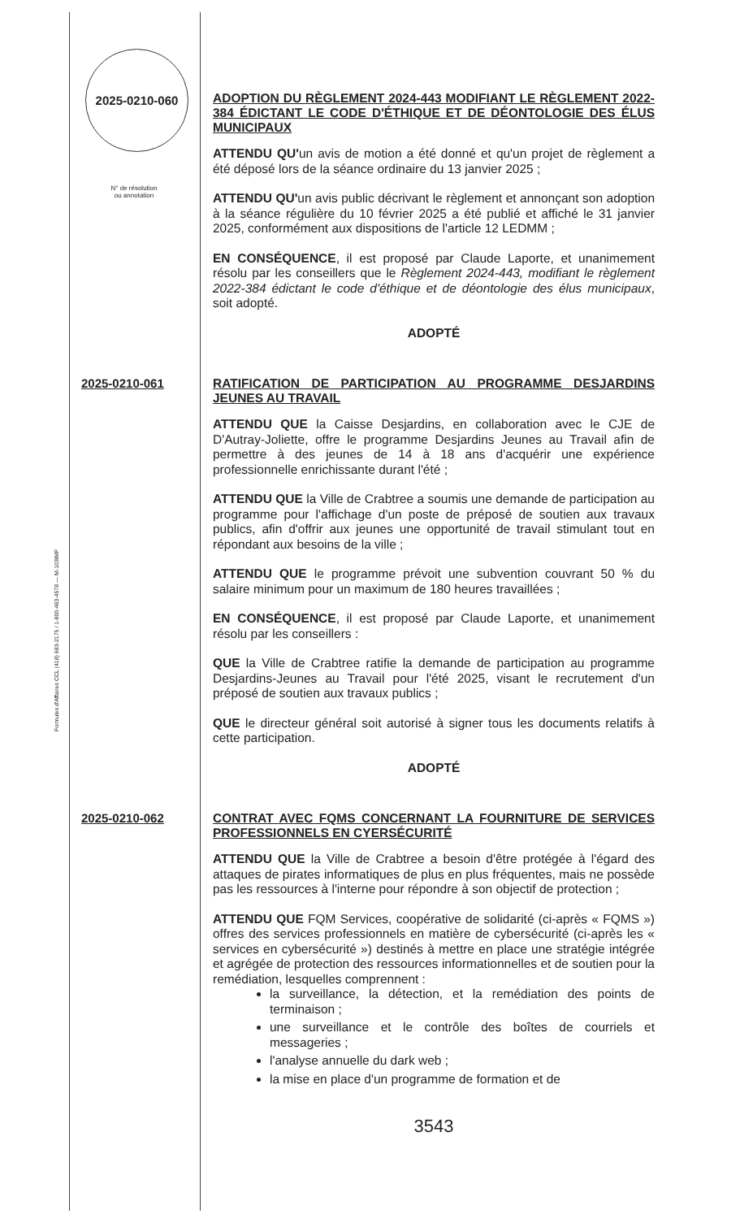Formules d'Affaires CCL (418) 683-2175 / 1-800-463-4578 — M-103IMP
2025-0210-060
N° de résolution
ou annotation
ADOPTION DU RÈGLEMENT 2024-443 MODIFIANT LE RÈGLEMENT 2022-384 ÉDICTANT LE CODE D'ÉTHIQUE ET DE DÉONTOLOGIE DES ÉLUS MUNICIPAUX
ATTENDU QU'un avis de motion a été donné et qu'un projet de règlement a été déposé lors de la séance ordinaire du 13 janvier 2025 ;
ATTENDU QU'un avis public décrivant le règlement et annonçant son adoption à la séance régulière du 10 février 2025 a été publié et affiché le 31 janvier 2025, conformément aux dispositions de l'article 12 LEDMM ;
EN CONSÉQUENCE, il est proposé par Claude Laporte, et unanimement résolu par les conseillers que le Règlement 2024-443, modifiant le règlement 2022-384 édictant le code d'éthique et de déontologie des élus municipaux, soit adopté.
ADOPTÉ
2025-0210-061
RATIFICATION DE PARTICIPATION AU PROGRAMME DESJARDINS JEUNES AU TRAVAIL
ATTENDU QUE la Caisse Desjardins, en collaboration avec le CJE de D'Autray-Joliette, offre le programme Desjardins Jeunes au Travail afin de permettre à des jeunes de 14 à 18 ans d'acquérir une expérience professionnelle enrichissante durant l'été ;
ATTENDU QUE la Ville de Crabtree a soumis une demande de participation au programme pour l'affichage d'un poste de préposé de soutien aux travaux publics, afin d'offrir aux jeunes une opportunité de travail stimulant tout en répondant aux besoins de la ville ;
ATTENDU QUE le programme prévoit une subvention couvrant 50 % du salaire minimum pour un maximum de 180 heures travaillées ;
EN CONSÉQUENCE, il est proposé par Claude Laporte, et unanimement résolu par les conseillers :
QUE la Ville de Crabtree ratifie la demande de participation au programme Desjardins-Jeunes au Travail pour l'été 2025, visant le recrutement d'un préposé de soutien aux travaux publics ;
QUE le directeur général soit autorisé à signer tous les documents relatifs à cette participation.
ADOPTÉ
2025-0210-062
CONTRAT AVEC FQMS CONCERNANT LA FOURNITURE DE SERVICES PROFESSIONNELS EN CYERSÉCURITÉ
ATTENDU QUE la Ville de Crabtree a besoin d'être protégée à l'égard des attaques de pirates informatiques de plus en plus fréquentes, mais ne possède pas les ressources à l'interne pour répondre à son objectif de protection ;
ATTENDU QUE FQM Services, coopérative de solidarité (ci-après « FQMS ») offres des services professionnels en matière de cybersécurité (ci-après les « services en cybersécurité ») destinés à mettre en place une stratégie intégrée et agrégée de protection des ressources informationnelles et de soutien pour la remédiation, lesquelles comprennent :
la surveillance, la détection, et la remédiation des points de terminaison ;
une surveillance et le contrôle des boîtes de courriels et messageries ;
l'analyse annuelle du dark web ;
la mise en place d'un programme de formation et de
3543